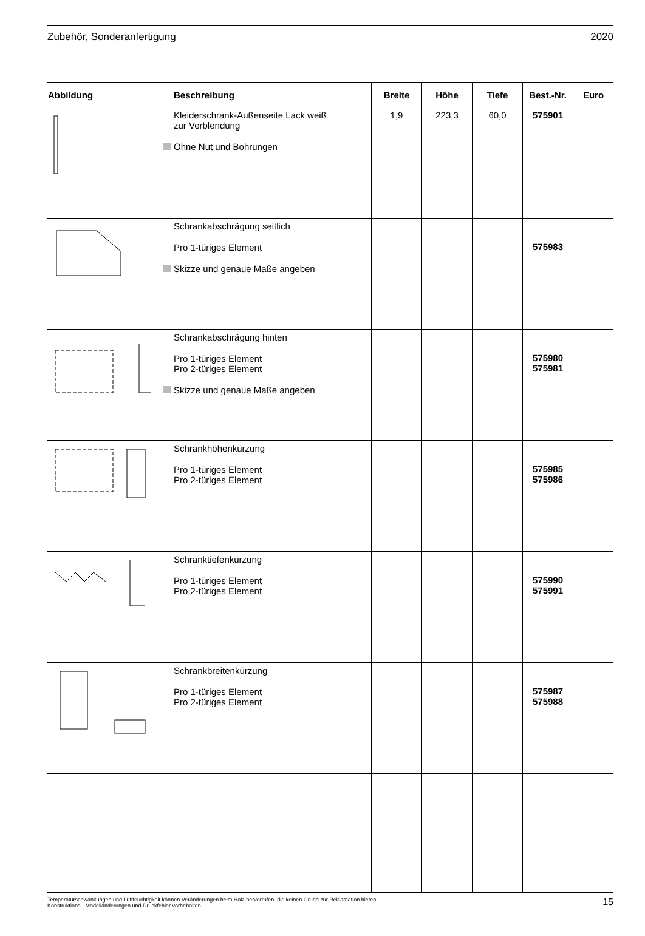Zubehör, Sonderanfertigung 2020
| Abbildung | Beschreibung | Breite | Höhe | Tiefe | Best.-Nr. | Euro |
| --- | --- | --- | --- | --- | --- | --- |
| | Kleiderschrank-Außenseite Lack weiß zur Verblendung Ohne Nut und Bohrungen | 1,9 | 223,3 | 60,0 | 575901 | |
| | Schrankabschrägung seitlich Pro 1-türiges Element Skizze und genaue Maße angeben | | | | 575983 | |
| | Schrankabschrägung hinten Pro 1-türiges Element Pro 2-türiges Element Skizze und genaue Maße angeben | | | | 575980 575981 | |
| | Schrankhöhenkürzung Pro 1-türiges Element Pro 2-türiges Element | | | | 575985 575986 | |
| | Schranktiefenkürzung Pro 1-türiges Element Pro 2-türiges Element | | | | 575990 575991 | |
| | Schrankbreitenkürzung Pro 1-türiges Element Pro 2-türiges Element | | | | 575987 575988 | |
Temperaturschwankungen und Luftfeuchtigkeit können Veränderungen beim Holz hervorrufen, die keinen Grund zur Reklamation bieten.
Konstruktions-, Modelländerungen und Druckfehler vorbehalten.
15